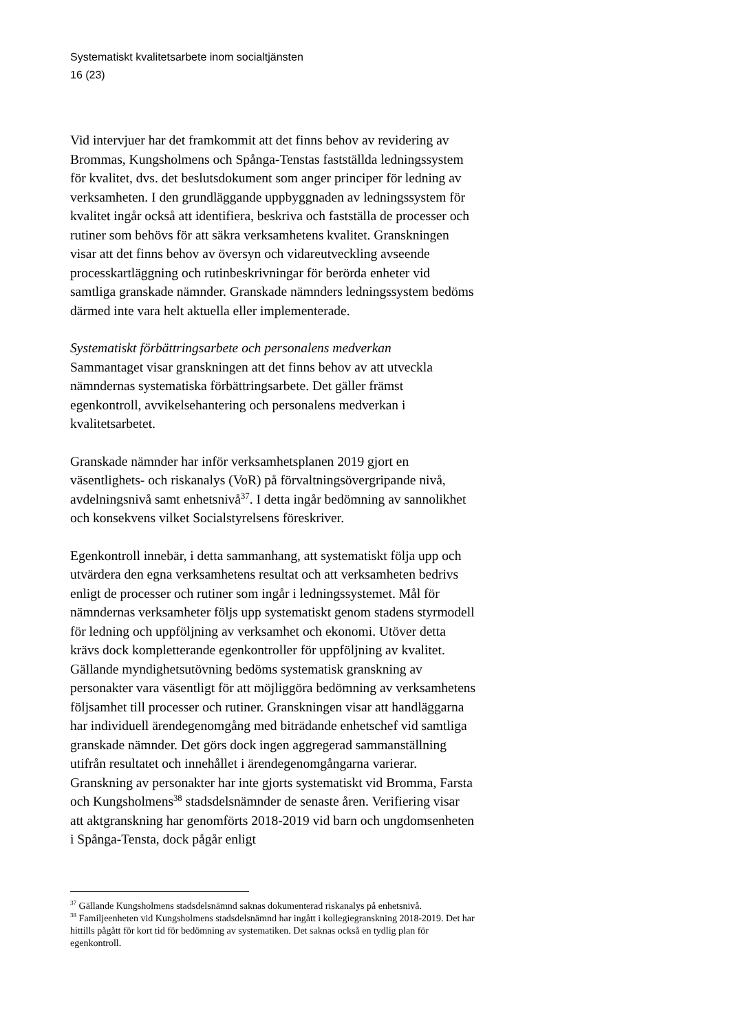Systematiskt kvalitetsarbete inom socialtjänsten
16 (23)
Vid intervjuer har det framkommit att det finns behov av revidering av Brommas, Kungsholmens och Spånga-Tenstas fastställda ledningssystem för kvalitet, dvs. det beslutsdokument som anger principer för ledning av verksamheten. I den grundläggande uppbyggnaden av ledningssystem för kvalitet ingår också att identifiera, beskriva och fastställa de processer och rutiner som behövs för att säkra verksamhetens kvalitet. Granskningen visar att det finns behov av översyn och vidareutveckling avseende processkartläggning och rutinbeskrivningar för berörda enheter vid samtliga granskade nämnder. Granskade nämnders ledningssystem bedöms därmed inte vara helt aktuella eller implementerade.
Systematiskt förbättringsarbete och personalens medverkan
Sammantaget visar granskningen att det finns behov av att utveckla nämndernas systematiska förbättringsarbete. Det gäller främst egenkontroll, avvikelsehantering och personalens medverkan i kvalitetsarbetet.
Granskade nämnder har inför verksamhetsplanen 2019 gjort en väsentlighets- och riskanalys (VoR) på förvaltningsövergripande nivå, avdelningsnivå samt enhetsnivå<sup>37</sup>. I detta ingår bedömning av sannolikhet och konsekvens vilket Socialstyrelsens föreskriver.
Egenkontroll innebär, i detta sammanhang, att systematiskt följa upp och utvärdera den egna verksamhetens resultat och att verksamheten bedrivs enligt de processer och rutiner som ingår i ledningssystemet. Mål för nämndernas verksamheter följs upp systematiskt genom stadens styrmodell för ledning och uppföljning av verksamhet och ekonomi. Utöver detta krävs dock kompletterande egenkontroller för uppföljning av kvalitet. Gällande myndighetsutövning bedöms systematisk granskning av personakter vara väsentligt för att möjliggöra bedömning av verksamhetens följsamhet till processer och rutiner. Granskningen visar att handläggarna har individuell ärendegenomgång med biträdande enhetschef vid samtliga granskade nämnder. Det görs dock ingen aggregerad sammanställning utifrån resultatet och innehållet i ärendegenomgångarna varierar. Granskning av personakter har inte gjorts systematiskt vid Bromma, Farsta och Kungsholmens<sup>38</sup> stadsdelsnämnder de senaste åren. Verifiering visar att aktgranskning har genomförts 2018-2019 vid barn och ungdomsenheten i Spånga-Tensta, dock pågår enligt
<sup>37</sup> Gällande Kungsholmens stadsdelsnämnd saknas dokumenterad riskanalys på enhetsnivå.
<sup>38</sup> Familjeenheten vid Kungsholmens stadsdelsnämnd har ingått i kollegiegranskning 2018-2019. Det har hittills pågått för kort tid för bedömning av systematiken. Det saknas också en tydlig plan för egenkontroll.